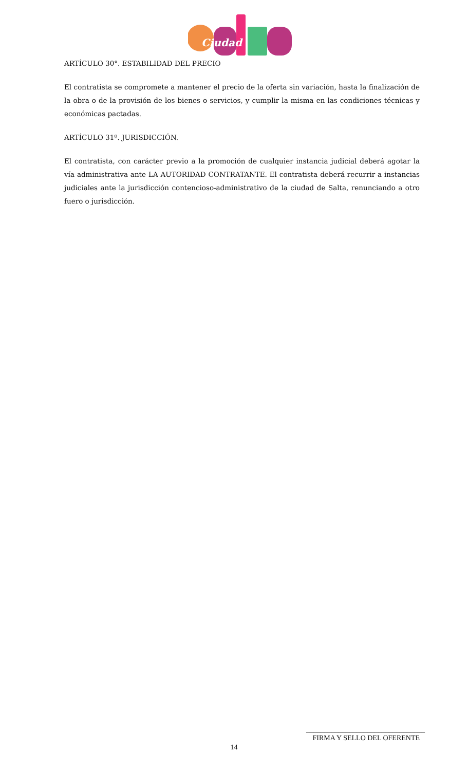Ciudad
ARTÍCULO 30°. ESTABILIDAD DEL PRECIO
El contratista se compromete a mantener el precio de la oferta sin variación, hasta la finalización de la obra o de la provisión de los bienes o servicios, y cumplir la misma en las condiciones técnicas y económicas pactadas.
ARTÍCULO 31º. JURISDICCIÓN.
El contratista, con carácter previo a la promoción de cualquier instancia judicial deberá agotar la vía administrativa ante LA AUTORIDAD CONTRATANTE. El contratista deberá recurrir a instancias judiciales ante la jurisdicción contencioso-administrativo de la ciudad de Salta, renunciando a otro fuero o jurisdicción.
_________________________________
FIRMA Y SELLO DEL OFERENTE
14